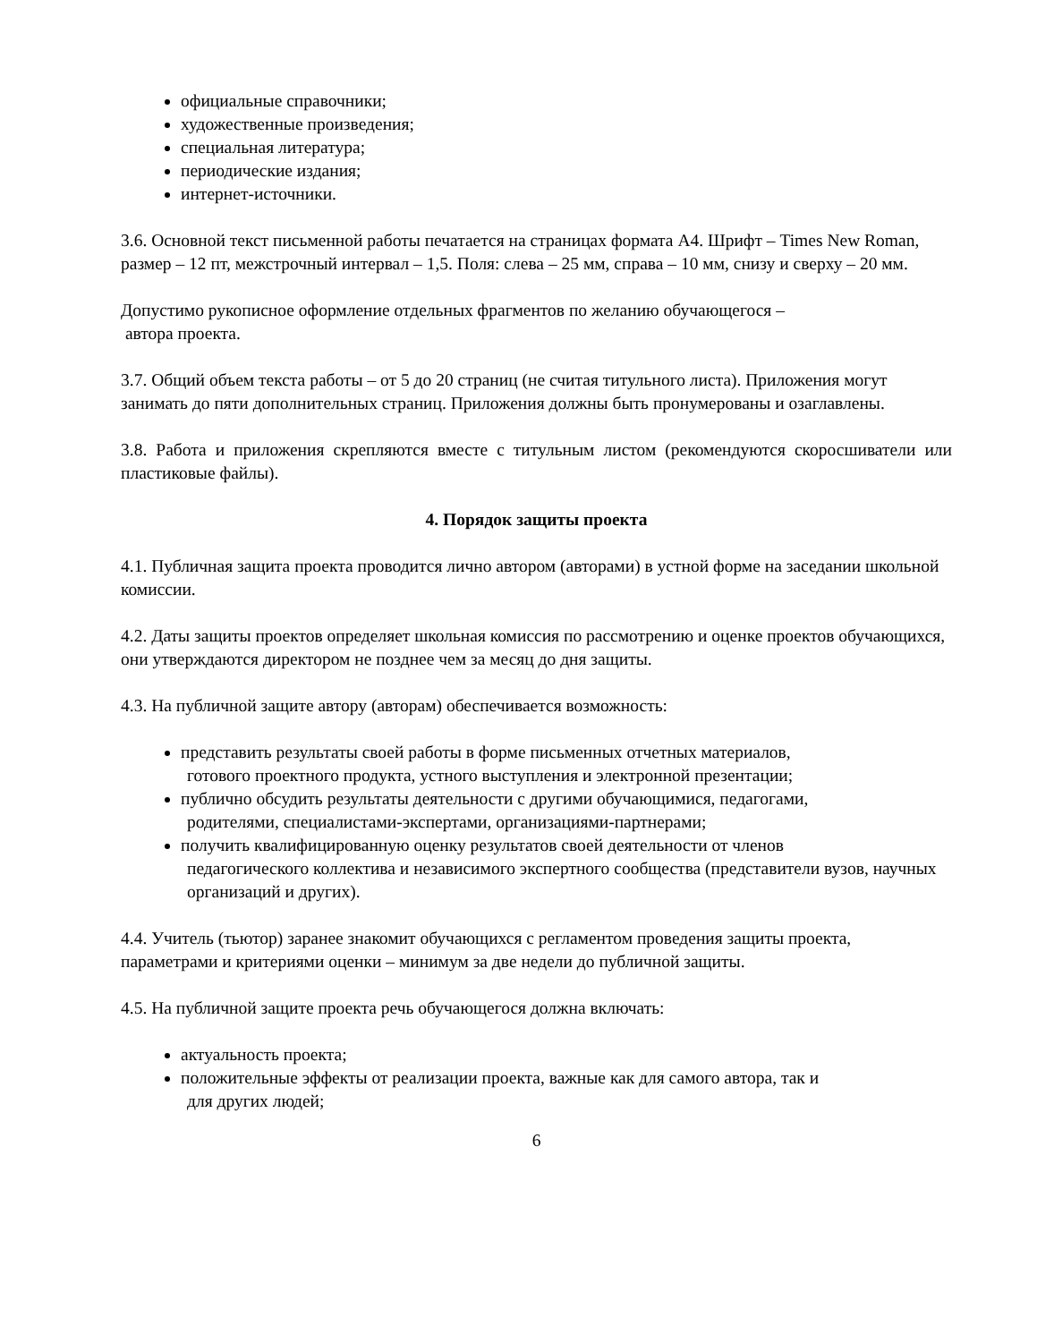официальные справочники;
художественные произведения;
специальная литература;
периодические издания;
интернет-источники.
3.6. Основной текст письменной работы печатается на страницах формата А4. Шрифт – Times New Roman, размер – 12 пт, межстрочный интервал – 1,5. Поля: слева – 25 мм, справа – 10 мм, снизу и сверху – 20 мм.
Допустимо рукописное оформление отдельных фрагментов по желанию обучающегося –
автора проекта.
3.7. Общий объем текста работы – от 5 до 20 страниц (не считая титульного листа). Приложения могут занимать до пяти дополнительных страниц. Приложения должны быть пронумерованы и озаглавлены.
3.8. Работа и приложения скрепляются вместе с титульным листом (рекомендуются скоросшиватели или пластиковые файлы).
4. Порядок защиты проекта
4.1. Публичная защита проекта проводится лично автором (авторами) в устной форме на заседании школьной комиссии.
4.2. Даты защиты проектов определяет школьная комиссия по рассмотрению и оценке проектов обучающихся, они утверждаются директором не позднее чем за месяц до дня защиты.
4.3. На публичной защите автору (авторам) обеспечивается возможность:
представить результаты своей работы в форме письменных отчетных материалов,
готового проектного продукта, устного выступления и электронной презентации;
публично обсудить результаты деятельности с другими обучающимися, педагогами,
родителями, специалистами-экспертами, организациями-партнерами;
получить квалифицированную оценку результатов своей деятельности от членов
педагогического коллектива и независимого экспертного сообщества (представители вузов, научных организаций и других).
4.4. Учитель (тьютор) заранее знакомит обучающихся с регламентом проведения защиты проекта, параметрами и критериями оценки – минимум за две недели до публичной защиты.
4.5. На публичной защите проекта речь обучающегося должна включать:
актуальность проекта;
положительные эффекты от реализации проекта, важные как для самого автора, так и
для других людей;
6